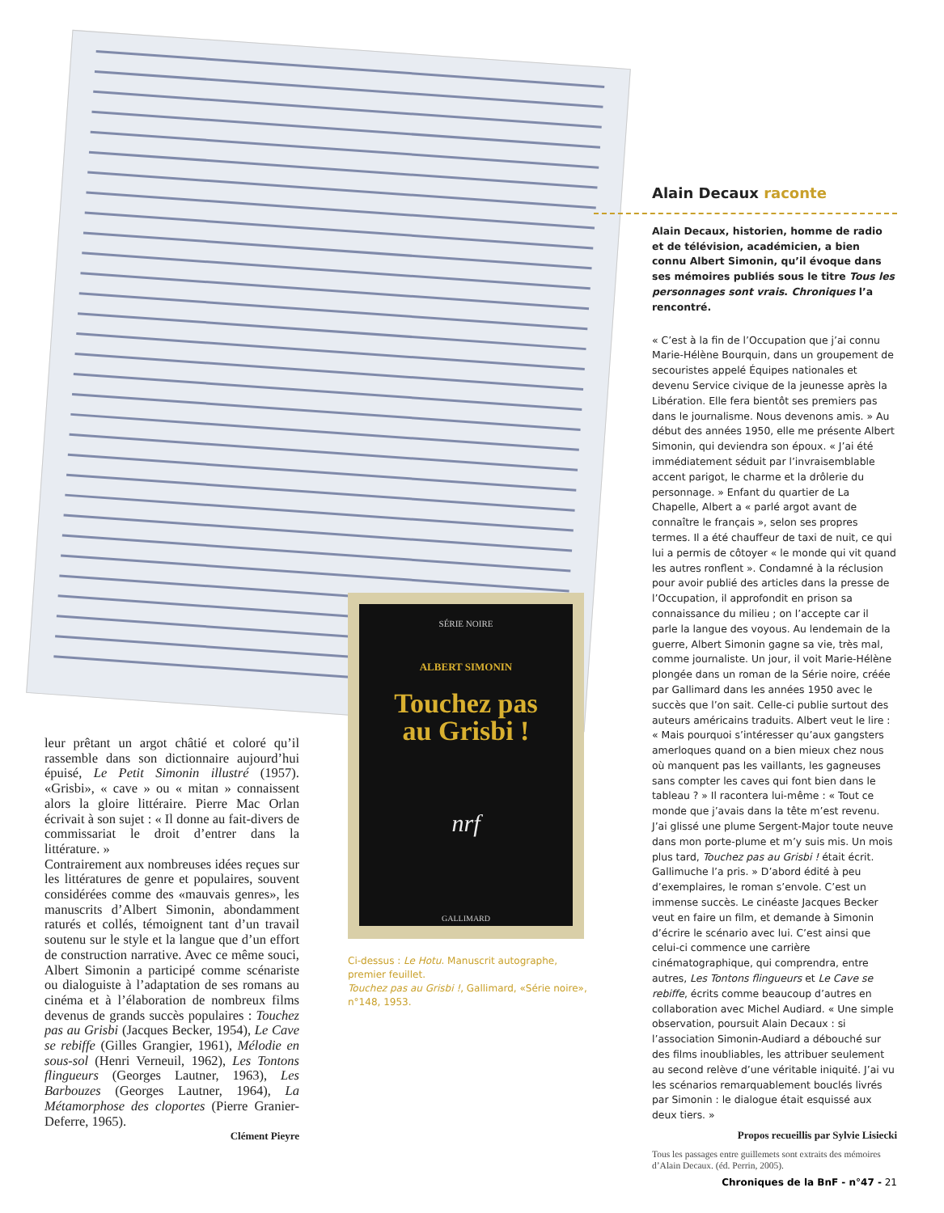SÉRIE NOIRE
ALBERT SIMONIN
Touchez pas
au Grisbi !
nrf
GALLIMARD
leur prêtant un argot châtié et coloré qu’il rassemble dans son dictionnaire aujourd’hui épuisé, Le Petit Simonin illustré (1957). «Grisbi», « cave » ou « mitan » connaissent alors la gloire littéraire. Pierre Mac Orlan écrivait à son sujet : « Il donne au fait-divers de commissariat le droit d’entrer dans la littérature. »
Contrairement aux nombreuses idées reçues sur les littératures de genre et populaires, souvent considérées comme des «mauvais genres», les manuscrits d’Albert Simonin, abondamment raturés et collés, témoignent tant d’un travail soutenu sur le style et la langue que d’un effort de construction narrative. Avec ce même souci, Albert Simonin a participé comme scénariste ou dialoguiste à l’adaptation de ses romans au cinéma et à l’élaboration de nombreux films devenus de grands succès populaires : Touchez pas au Grisbi (Jacques Becker, 1954), Le Cave se rebiffe (Gilles Grangier, 1961), Mélodie en sous-sol (Henri Verneuil, 1962), Les Tontons flingueurs (Georges Lautner, 1963), Les Barbouzes (Georges Lautner, 1964), La Métamorphose des cloportes (Pierre Granier-Deferre, 1965).
Clément Pieyre
Ci-dessus : Le Hotu. Manuscrit autographe, premier feuillet.
Touchez pas au Grisbi !, Gallimard, «Série noire», n°148, 1953.
Alain Decaux raconte
Alain Decaux, historien, homme de radio et de télévision, académicien, a bien connu Albert Simonin, qu’il évoque dans ses mémoires publiés sous le titre Tous les personnages sont vrais. Chroniques l’a rencontré.
« C’est à la fin de l’Occupation que j’ai connu Marie-Hélène Bourquin, dans un groupement de secouristes appelé Équipes nationales et devenu Service civique de la jeunesse après la Libération. Elle fera bientôt ses premiers pas dans le journalisme. Nous devenons amis. » Au début des années 1950, elle me présente Albert Simonin, qui deviendra son époux. « J’ai été immédiatement séduit par l’invraisemblable accent parigot, le charme et la drôlerie du personnage. » Enfant du quartier de La Chapelle, Albert a « parlé argot avant de connaître le français », selon ses propres termes. Il a été chauffeur de taxi de nuit, ce qui lui a permis de côtoyer « le monde qui vit quand les autres ronflent ». Condamné à la réclusion pour avoir publié des articles dans la presse de l’Occupation, il approfondit en prison sa connaissance du milieu ; on l’accepte car il parle la langue des voyous. Au lendemain de la guerre, Albert Simonin gagne sa vie, très mal, comme journaliste. Un jour, il voit Marie-Hélène plongée dans un roman de la Série noire, créée par Gallimard dans les années 1950 avec le succès que l’on sait. Celle-ci publie surtout des auteurs américains traduits. Albert veut le lire : « Mais pourquoi s’intéresser qu’aux gangsters amerloques quand on a bien mieux chez nous où manquent pas les vaillants, les gagneuses sans compter les caves qui font bien dans le tableau ? » Il racontera lui-même : « Tout ce monde que j’avais dans la tête m’est revenu. J’ai glissé une plume Sergent-Major toute neuve dans mon porte-plume et m’y suis mis. Un mois plus tard, Touchez pas au Grisbi ! était écrit. Gallimuche l’a pris. » D’abord édité à peu d’exemplaires, le roman s’envole. C’est un immense succès. Le cinéaste Jacques Becker veut en faire un film, et demande à Simonin d’écrire le scénario avec lui. C’est ainsi que celui-ci commence une carrière cinématographique, qui comprendra, entre autres, Les Tontons flingueurs et Le Cave se rebiffe, écrits comme beaucoup d’autres en collaboration avec Michel Audiard. « Une simple observation, poursuit Alain Decaux : si l’association Simonin-Audiard a débouché sur des films inoubliables, les attribuer seulement au second relève d’une véritable iniquité. J’ai vu les scénarios remarquablement bouclés livrés par Simonin : le dialogue était esquissé aux deux tiers. »
Propos recueillis par Sylvie Lisiecki
Tous les passages entre guillemets sont extraits des mémoires d’Alain Decaux. (éd. Perrin, 2005).
Chroniques de la BnF - n°47 - 21